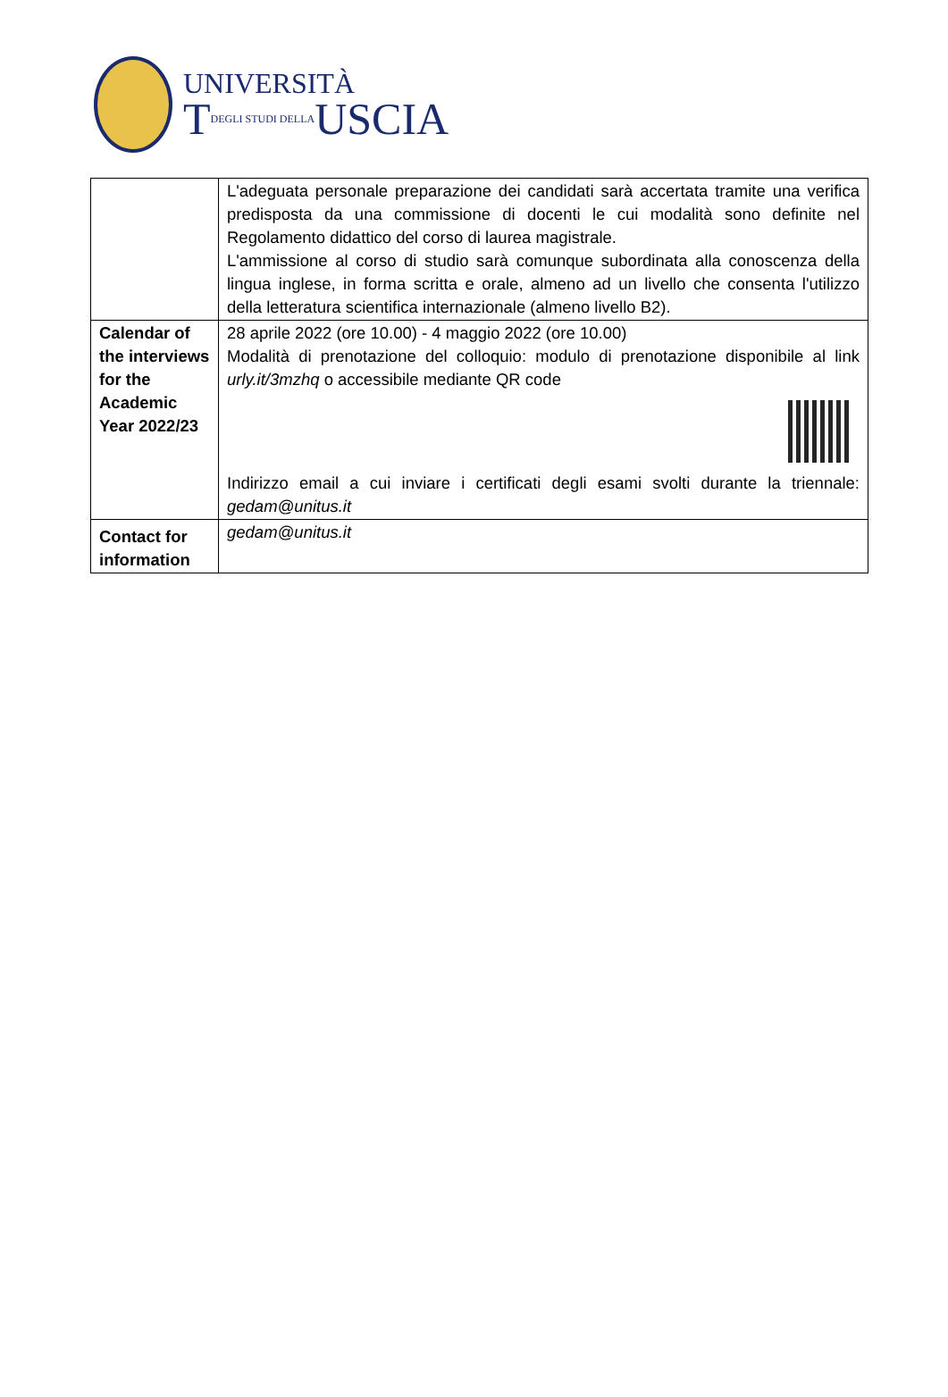UNIVERSITÀ
TDEGLI STUDI DELLAUSCIA
| | L'adeguata personale preparazione dei candidati sarà accertata tramite una verifica predisposta da una commissione di docenti le cui modalità sono definite nel Regolamento didattico del corso di laurea magistrale. L'ammissione al corso di studio sarà comunque subordinata alla conoscenza della lingua inglese, in forma scritta e orale, almeno ad un livello che consenta l'utilizzo della letteratura scientifica internazionale (almeno livello B2). |
| Calendar of the interviews for the Academic Year 2022/23 | 28 aprile 2022 (ore 10.00) - 4 maggio 2022 (ore 10.00) Modalità di prenotazione del colloquio: modulo di prenotazione disponibile al link urly.it/3mzhq o accessibile mediante QR code Indirizzo email a cui inviare i certificati degli esami svolti durante la triennale: gedam@unitus.it |
| Contact for information | gedam@unitus.it |